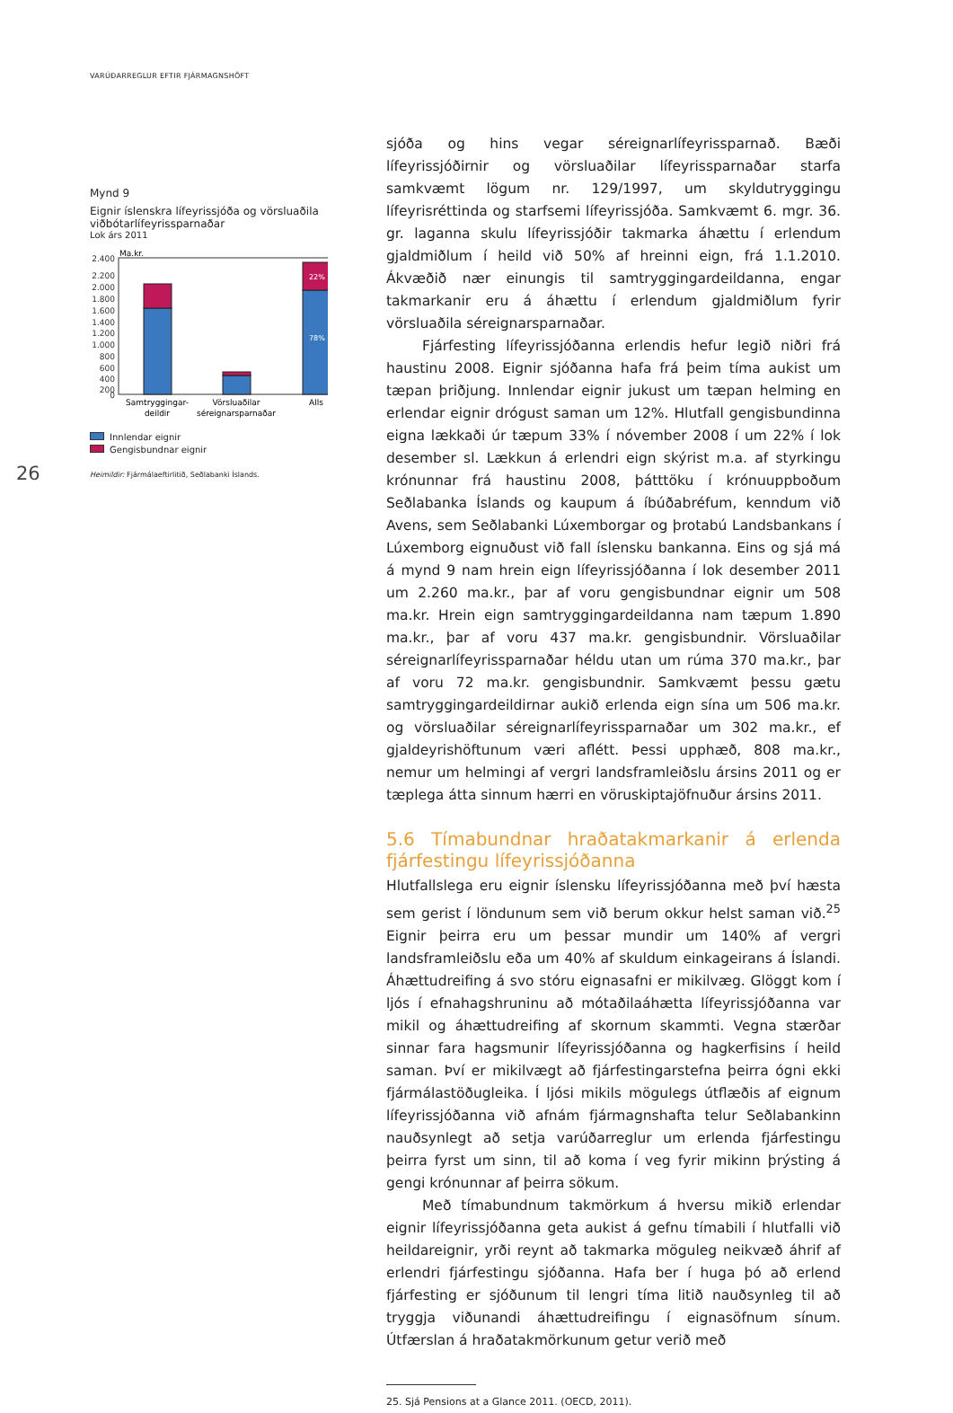VARÚÐARREGLUR EFTIR FJÁRMAGNSHÖFT
26
Mynd 9
Eignir íslenskra lífeyrissjóða og vörsluaðila viðbótarlífeyrissparnaðar
Lok árs 2011
Ma.kr.
2.400
2.200
2.000
1.800
1.600
1.400
1.200
1.000
800
600
400
200
0
22%
78%
Samtryggingar-
deildir
Vörsluaðilar
séreignarsparnaðar
Alls
Innlendar eignir
Gengisbundnar eignir
Heimildir: Fjármálaeftirlitið, Seðlabanki Íslands.
sjóða og hins vegar séreignarlífeyrissparnað. Bæði lífeyrissjóðirnir og vörsluaðilar lífeyrissparnaðar starfa samkvæmt lögum nr. 129/1997, um skyldutryggingu lífeyrisréttinda og starfsemi lífeyrissjóða. Samkvæmt 6. mgr. 36. gr. laganna skulu lífeyrissjóðir takmarka áhættu í erlendum gjaldmiðlum í heild við 50% af hreinni eign, frá 1.1.2010. Ákvæðið nær einungis til samtryggingardeildanna, engar takmarkanir eru á áhættu í erlendum gjaldmiðlum fyrir vörsluaðila séreignarsparnaðar.
Fjárfesting lífeyrissjóðanna erlendis hefur legið niðri frá haustinu 2008. Eignir sjóðanna hafa frá þeim tíma aukist um tæpan þriðjung. Innlendar eignir jukust um tæpan helming en erlendar eignir drógust saman um 12%. Hlutfall gengisbundinna eigna lækkaði úr tæpum 33% í nóvember 2008 í um 22% í lok desember sl. Lækkun á erlendri eign skýrist m.a. af styrkingu krónunnar frá haustinu 2008, þátttöku í krónuuppboðum Seðlabanka Íslands og kaupum á íbúðabréfum, kenndum við Avens, sem Seðlabanki Lúxemborgar og þrotabú Landsbankans í Lúxemborg eignuðust við fall íslensku bankanna. Eins og sjá má á mynd 9 nam hrein eign lífeyrissjóðanna í lok desember 2011 um 2.260 ma.kr., þar af voru gengisbundnar eignir um 508 ma.kr. Hrein eign samtryggingardeildanna nam tæpum 1.890 ma.kr., þar af voru 437 ma.kr. gengisbundnir. Vörsluaðilar séreignarlífeyrissparnaðar héldu utan um rúma 370 ma.kr., þar af voru 72 ma.kr. gengisbundnir. Samkvæmt þessu gætu samtryggingardeildirnar aukið erlenda eign sína um 506 ma.kr. og vörsluaðilar séreignarlífeyrissparnaðar um 302 ma.kr., ef gjaldeyrishöftunum væri aflétt. Þessi upphæð, 808 ma.kr., nemur um helmingi af vergri landsframleiðslu ársins 2011 og er tæplega átta sinnum hærri en vöruskiptajöfnuður ársins 2011.
5.6 Tímabundnar hraðatakmarkanir á erlenda fjárfestingu lífeyrissjóðanna
Hlutfallslega eru eignir íslensku lífeyrissjóðanna með því hæsta sem gerist í löndunum sem við berum okkur helst saman við.<sup>25</sup> Eignir þeirra eru um þessar mundir um 140% af vergri landsframleiðslu eða um 40% af skuldum einkageirans á Íslandi. Áhættudreifing á svo stóru eignasafni er mikilvæg. Glöggt kom í ljós í efnahagshruninu að mótaðilaáhætta lífeyrissjóðanna var mikil og áhættudreifing af skornum skammti. Vegna stærðar sinnar fara hagsmunir lífeyrissjóðanna og hagkerfisins í heild saman. Því er mikilvægt að fjárfestingarstefna þeirra ógni ekki fjármálastöðugleika. Í ljósi mikils mögulegs útflæðis af eignum lífeyrissjóðanna við afnám fjármagnshafta telur Seðlabankinn nauðsynlegt að setja varúðarreglur um erlenda fjárfestingu þeirra fyrst um sinn, til að koma í veg fyrir mikinn þrýsting á gengi krónunnar af þeirra sökum.
Með tímabundnum takmörkum á hversu mikið erlendar eignir lífeyrissjóðanna geta aukist á gefnu tímabili í hlutfalli við heildareignir, yrði reynt að takmarka möguleg neikvæð áhrif af erlendri fjárfestingu sjóðanna. Hafa ber í huga þó að erlend fjárfesting er sjóðunum til lengri tíma litið nauðsynleg til að tryggja viðunandi áhættudreifingu í eignasöfnum sínum. Útfærslan á hraðatakmörkunum getur verið með
25. Sjá Pensions at a Glance 2011. (OECD, 2011).